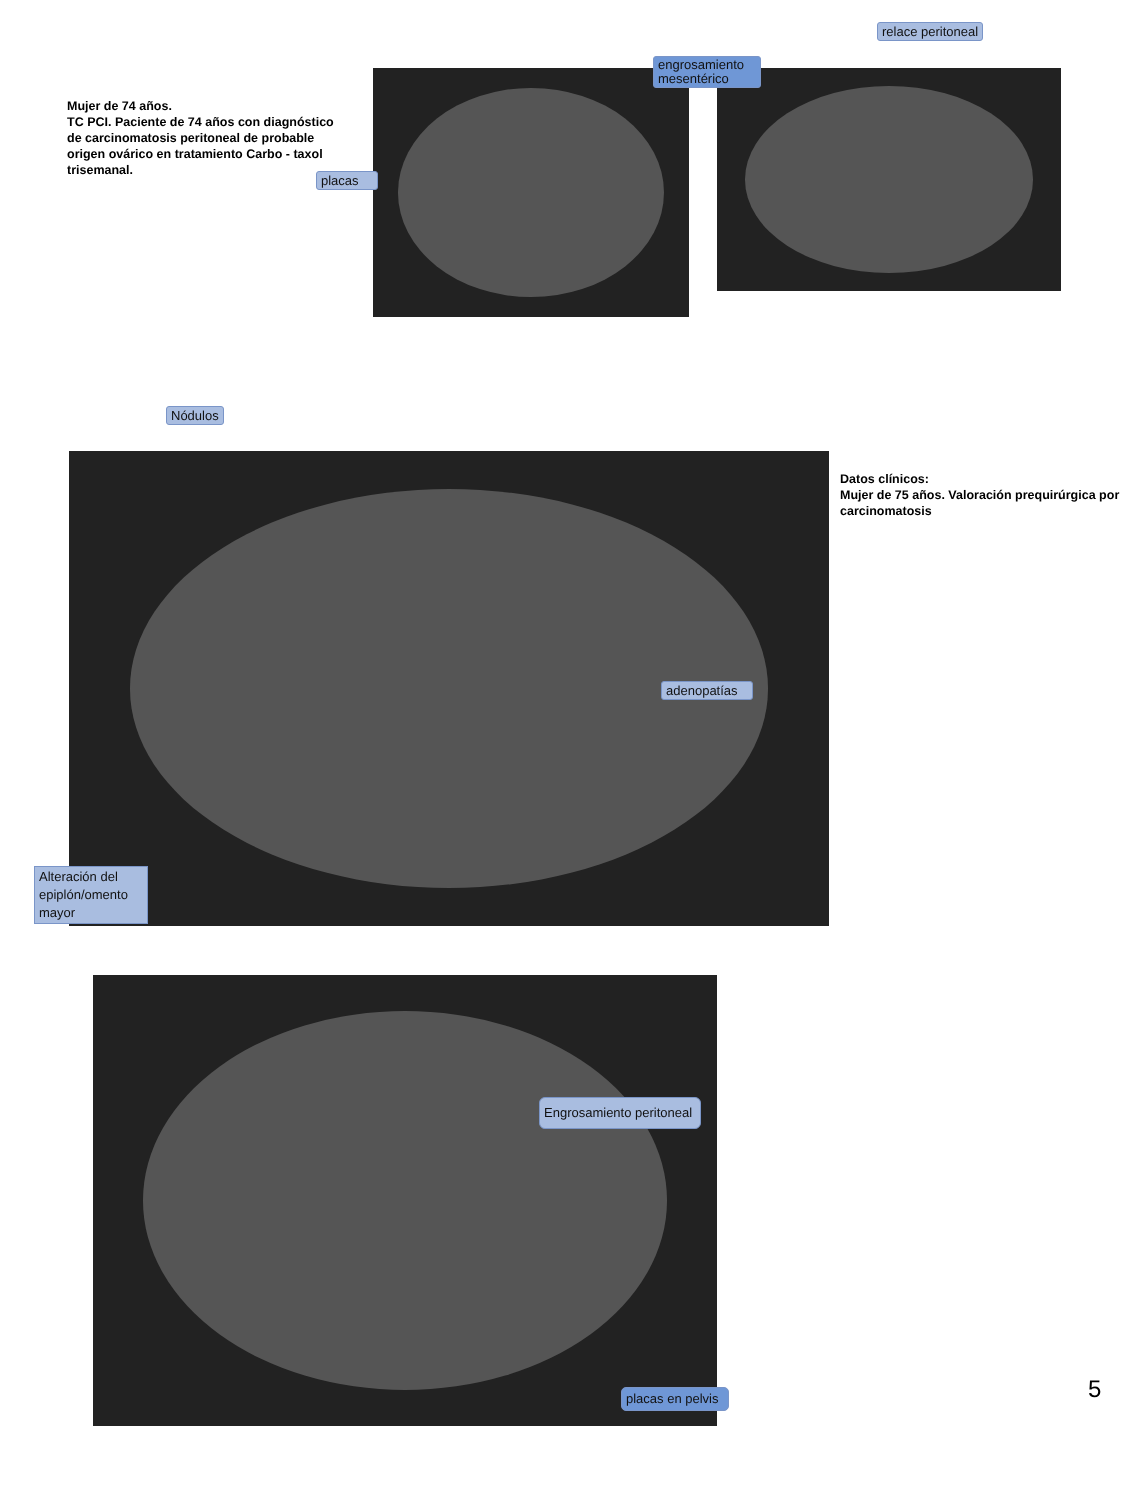Mujer de 74 años.
TC PCI. Paciente de 74 años con diagnóstico de carcinomatosis peritoneal de probable origen ovárico en tratamiento Carbo - taxol trisemanal.
relace peritoneal
engrosamiento mesentérico
placas
Nódulos
Datos clínicos:
Mujer de 75 años. Valoración prequirúrgica por carcinomatosis
adenopatías
Alteración del epiplón/omento mayor
Engrosamiento peritoneal
placas en pelvis
5